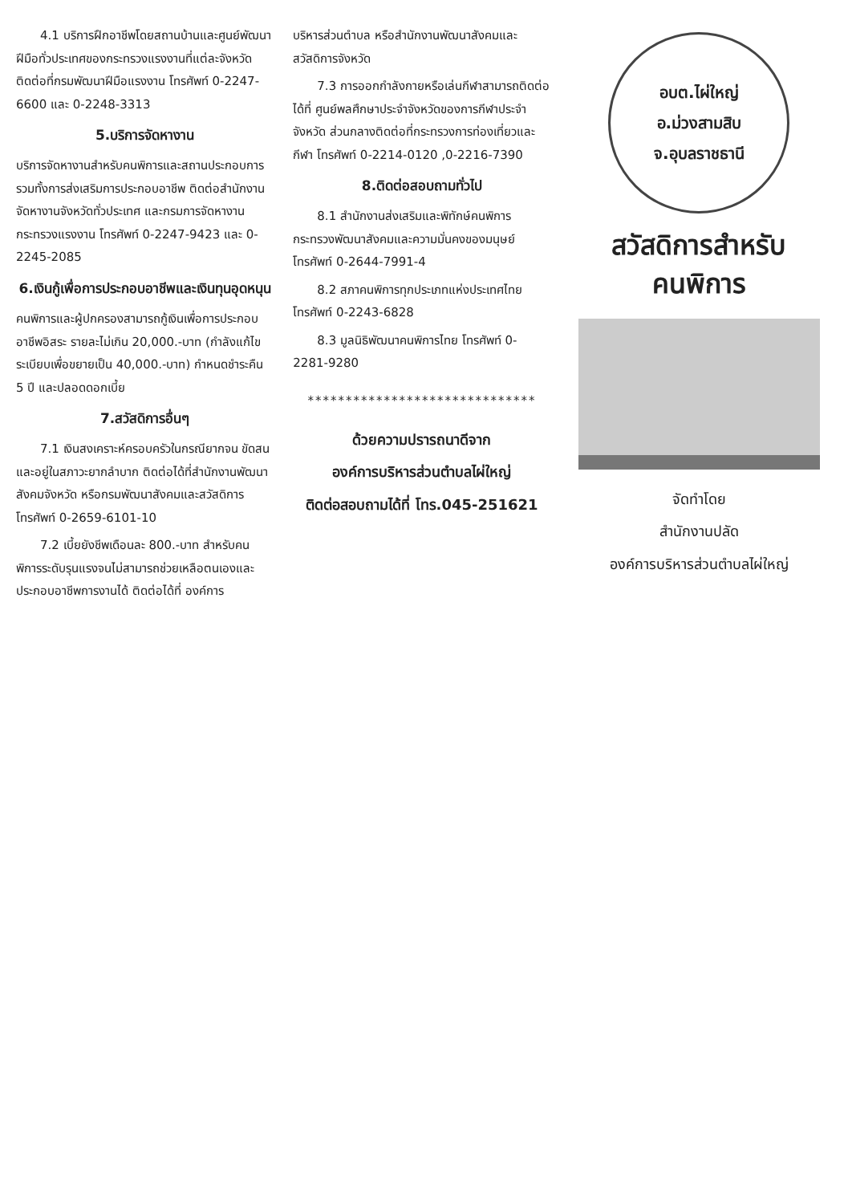4.1 บริการฝึกอาชีพโดยสถานบ้านและศูนย์พัฒนาฝีมือทั่วประเทศของกระทรวงแรงงานที่แต่ละจังหวัด ติดต่อที่กรมพัฒนาฝีมือแรงงาน โทรศัพท์ 0-2247-6600 และ 0-2248-3313
5.บริการจัดหางาน
บริการจัดหางานสำหรับคนพิการและสถานประกอบการ รวมทั้งการส่งเสริมการประกอบอาชีพ ติดต่อสำนักงานจัดหางานจังหวัดทั่วประเทศ และกรมการจัดหางาน กระทรวงแรงงาน โทรศัพท์ 0-2247-9423 และ 0-2245-2085
6.เงินกู้เพื่อการประกอบอาชีพและเงินทุนอุดหนุน
คนพิการและผู้ปกครองสามารถกู้เงินเพื่อการประกอบอาชีพอิสระ รายละไม่เกิน 20,000.-บาท (กำลังแก้ไขระเบียบเพื่อขยายเป็น 40,000.-บาท) กำหนดชำระคืน 5 ปี และปลอดดอกเบี้ย
7.สวัสดิการอื่นๆ
7.1 เงินสงเคราะห์ครอบครัวในกรณียากจน ขัดสน และอยู่ในสภาวะยากลำบาก ติดต่อได้ที่สำนักงานพัฒนาสังคมจังหวัด หรือกรมพัฒนาสังคมและสวัสดิการ โทรศัพท์ 0-2659-6101-10
7.2 เบี้ยยังชีพเดือนละ 800.-บาท สำหรับคนพิการระดับรุนแรงจนไม่สามารถช่วยเหลือตนเองและประกอบอาชีพการงานได้ ติดต่อได้ที่ องค์การ
บริหารส่วนตำบล หรือสำนักงานพัฒนาสังคมและสวัสดิการจังหวัด
7.3 การออกกำลังกายหรือเล่นกีฬาสามารถติดต่อได้ที่ ศูนย์พลศึกษาประจำจังหวัดของการกีฬาประจำจังหวัด ส่วนกลางติดต่อที่กระทรวงการท่องเที่ยวและกีฬา โทรศัพท์ 0-2214-0120 ,0-2216-7390
8.ติดต่อสอบถามทั่วไป
8.1 สำนักงานส่งเสริมและพิทักษ์คนพิการ กระทรวงพัฒนาสังคมและความมั่นคงของมนุษย์ โทรศัพท์ 0-2644-7991-4
8.2 สภาคนพิการทุกประเภทแห่งประเทศไทย โทรศัพท์ 0-2243-6828
8.3 มูลนิธิพัฒนาคนพิการไทย โทรศัพท์ 0-2281-9280
******************************
ด้วยความปรารถนาดีจาก
องค์การบริหารส่วนตำบลไผ่ใหญ่
ติดต่อสอบถามได้ที่ โทร.045-251621
อบต.ไผ่ใหญ่
อ.ม่วงสามสิบ จ.อุบลราชธานี
สวัสดิการสำหรับ
คนพิการ
จัดทำโดย
สำนักงานปลัด
องค์การบริหารส่วนตำบลไผ่ใหญ่